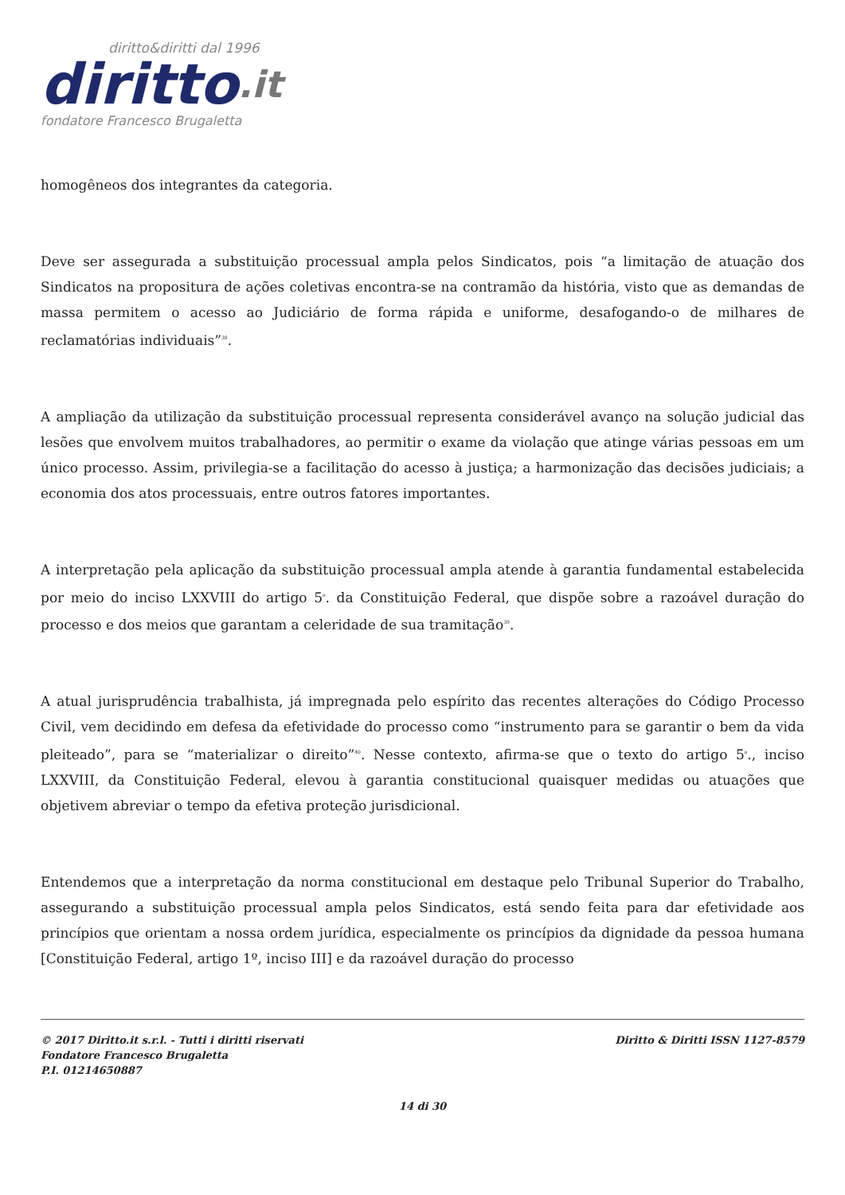diritto&diritti dal 1996
diritto.it
fondatore Francesco Brugaletta
homogêneos dos integrantes da categoria.
Deve ser assegurada a substituição processual ampla pelos Sindicatos, pois “a limitação de atuação dos Sindicatos na propositura de ações coletivas encontra-se na contramão da história, visto que as demandas de massa permitem o acesso ao Judiciário de forma rápida e uniforme, desafogando-o de milhares de reclamatórias individuais”<sup>38</sup>.
A ampliação da utilização da substituição processual representa considerável avanço na solução judicial das lesões que envolvem muitos trabalhadores, ao permitir o exame da violação que atinge várias pessoas em um único processo. Assim, privilegia-se a facilitação do acesso à justiça; a harmonização das decisões judiciais; a economia dos atos processuais, entre outros fatores importantes.
A interpretação pela aplicação da substituição processual ampla atende à garantia fundamental estabelecida por meio do inciso LXXVIII do artigo 5<sup>o</sup>. da Constituição Federal, que dispõe sobre a razoável duração do processo e dos meios que garantam a celeridade de sua tramitação<sup>39</sup>.
A atual jurisprudência trabalhista, já impregnada pelo espírito das recentes alterações do Código Processo Civil, vem decidindo em defesa da efetividade do processo como “instrumento para se garantir o bem da vida pleiteado”, para se “materializar o direito”<sup>40</sup>. Nesse contexto, afirma-se que o texto do artigo 5<sup>o</sup>., inciso LXXVIII, da Constituição Federal, elevou à garantia constitucional quaisquer medidas ou atuações que objetivem abreviar o tempo da efetiva proteção jurisdicional.
Entendemos que a interpretação da norma constitucional em destaque pelo Tribunal Superior do Trabalho, assegurando a substituição processual ampla pelos Sindicatos, está sendo feita para dar efetividade aos princípios que orientam a nossa ordem jurídica, especialmente os princípios da dignidade da pessoa humana [Constituição Federal, artigo 1º, inciso III] e da razoável duração do processo
© 2017 Diritto.it s.r.l. - Tutti i diritti riservati
Fondatore Francesco Brugaletta
P.I. 01214650887
Diritto & Diritti ISSN 1127-8579
14 di 30